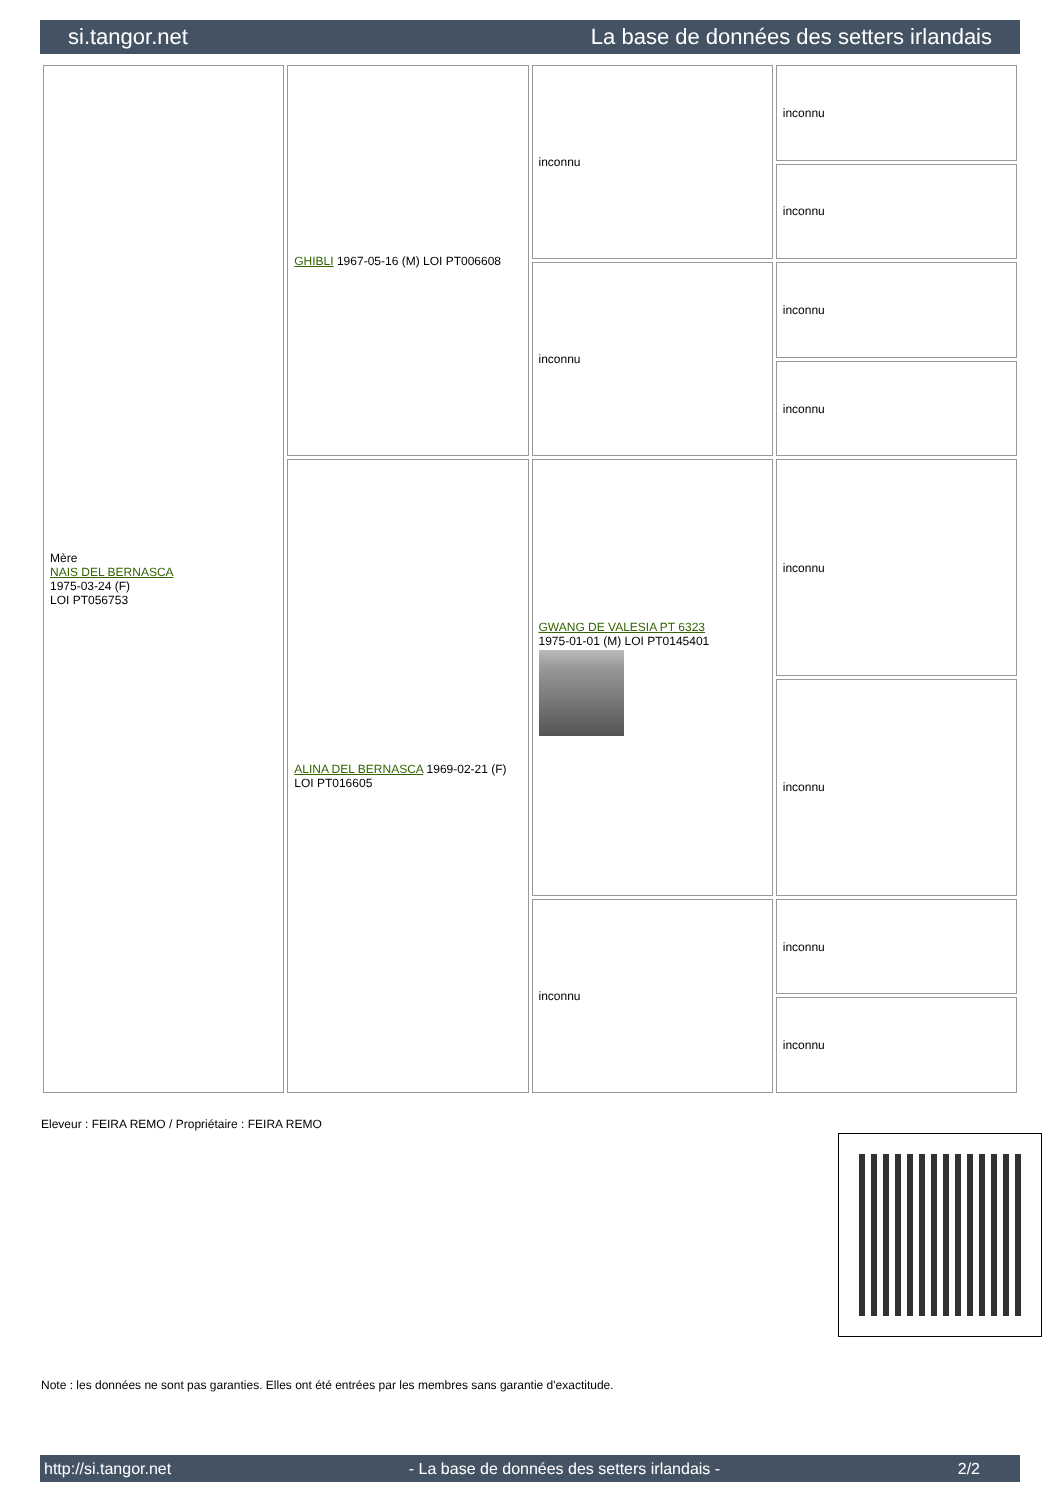si.tangor.net La base de données des setters irlandais
| Mère NAIS DEL BERNASCA 1975-03-24 (F) LOI PT056753 | GHIBLI 1967-05-16 (M) LOI PT006608 | inconnu | inconnu |
| | | | inconnu |
| | | inconnu | inconnu |
| | | | inconnu |
| | ALINA DEL BERNASCA 1969-02-21 (F) LOI PT016605 | GWANG DE VALESIA PT 6323 1975-01-01 (M) LOI PT0145401 | inconnu |
| | | | inconnu |
| | | inconnu | inconnu |
| | | | inconnu |
Eleveur : FEIRA REMO / Propriétaire : FEIRA REMO
Note : les données ne sont pas garanties. Elles ont été entrées par les membres sans garantie d'exactitude.
http://si.tangor.net - La base de données des setters irlandais - 2/2